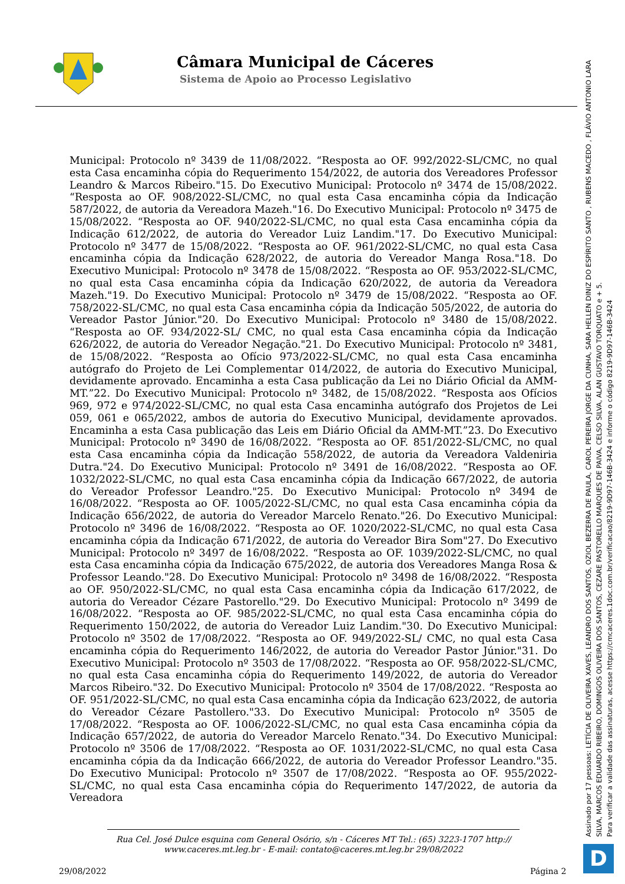Câmara Municipal de Cáceres
Sistema de Apoio ao Processo Legislativo
Municipal: Protocolo nº 3439 de 11/08/2022. “Resposta ao OF. 992/2022-SL/CMC, no qual esta Casa encaminha cópia do Requerimento 154/2022, de autoria dos Vereadores Professor Leandro & Marcos Ribeiro."15. Do Executivo Municipal: Protocolo nº 3474 de 15/08/2022. “Resposta ao OF. 908/2022-SL/CMC, no qual esta Casa encaminha cópia da Indicação 587/2022, de autoria da Vereadora Mazeh."16. Do Executivo Municipal: Protocolo nº 3475 de 15/08/2022. “Resposta ao OF. 940/2022-SL/CMC, no qual esta Casa encaminha cópia da Indicação 612/2022, de autoria do Vereador Luiz Landim."17. Do Executivo Municipal: Protocolo nº 3477 de 15/08/2022. “Resposta ao OF. 961/2022-SL/CMC, no qual esta Casa encaminha cópia da Indicação 628/2022, de autoria do Vereador Manga Rosa."18. Do Executivo Municipal: Protocolo nº 3478 de 15/08/2022. “Resposta ao OF. 953/2022-SL/CMC, no qual esta Casa encaminha cópia da Indicação 620/2022, de autoria da Vereadora Mazeh."19. Do Executivo Municipal: Protocolo nº 3479 de 15/08/2022. “Resposta ao OF. 758/2022-SL/CMC, no qual esta Casa encaminha cópia da Indicação 505/2022, de autoria do Vereador Pastor Júnior."20. Do Executivo Municipal: Protocolo nº 3480 de 15/08/2022. “Resposta ao OF. 934/2022-SL/ CMC, no qual esta Casa encaminha cópia da Indicação 626/2022, de autoria do Vereador Negação."21. Do Executivo Municipal: Protocolo nº 3481, de 15/08/2022. “Resposta ao Ofício 973/2022-SL/CMC, no qual esta Casa encaminha autógrafo do Projeto de Lei Complementar 014/2022, de autoria do Executivo Municipal, devidamente aprovado. Encaminha a esta Casa publicação da Lei no Diário Oficial da AMM-MT.”22. Do Executivo Municipal: Protocolo nº 3482, de 15/08/2022. “Resposta aos Ofícios 969, 972 e 974/2022-SL/CMC, no qual esta Casa encaminha autógrafo dos Projetos de Lei 059, 061 e 065/2022, ambos de autoria do Executivo Municipal, devidamente aprovados. Encaminha a esta Casa publicação das Leis em Diário Oficial da AMM-MT.”23. Do Executivo Municipal: Protocolo nº 3490 de 16/08/2022. “Resposta ao OF. 851/2022-SL/CMC, no qual esta Casa encaminha cópia da Indicação 558/2022, de autoria da Vereadora Valdeniria Dutra."24. Do Executivo Municipal: Protocolo nº 3491 de 16/08/2022. “Resposta ao OF. 1032/2022-SL/CMC, no qual esta Casa encaminha cópia da Indicação 667/2022, de autoria do Vereador Professor Leandro."25. Do Executivo Municipal: Protocolo nº 3494 de 16/08/2022. “Resposta ao OF. 1005/2022-SL/CMC, no qual esta Casa encaminha cópia da Indicação 656/2022, de autoria do Vereador Marcelo Renato."26. Do Executivo Municipal: Protocolo nº 3496 de 16/08/2022. “Resposta ao OF. 1020/2022-SL/CMC, no qual esta Casa encaminha cópia da Indicação 671/2022, de autoria do Vereador Bira Som"27. Do Executivo Municipal: Protocolo nº 3497 de 16/08/2022. “Resposta ao OF. 1039/2022-SL/CMC, no qual esta Casa encaminha cópia da Indicação 675/2022, de autoria dos Vereadores Manga Rosa & Professor Leando."28. Do Executivo Municipal: Protocolo nº 3498 de 16/08/2022. “Resposta ao OF. 950/2022-SL/CMC, no qual esta Casa encaminha cópia da Indicação 617/2022, de autoria do Vereador Cézare Pastorello."29. Do Executivo Municipal: Protocolo nº 3499 de 16/08/2022. “Resposta ao OF. 985/2022-SL/CMC, no qual esta Casa encaminha cópia do Requerimento 150/2022, de autoria do Vereador Luiz Landim."30. Do Executivo Municipal: Protocolo nº 3502 de 17/08/2022. “Resposta ao OF. 949/2022-SL/ CMC, no qual esta Casa encaminha cópia do Requerimento 146/2022, de autoria do Vereador Pastor Júnior."31. Do Executivo Municipal: Protocolo nº 3503 de 17/08/2022. “Resposta ao OF. 958/2022-SL/CMC, no qual esta Casa encaminha cópia do Requerimento 149/2022, de autoria do Vereador Marcos Ribeiro."32. Do Executivo Municipal: Protocolo nº 3504 de 17/08/2022. “Resposta ao OF. 951/2022-SL/CMC, no qual esta Casa encaminha cópia da Indicação 623/2022, de autoria do Vereador Cézare Pastollero."33. Do Executivo Municipal: Protocolo nº 3505 de 17/08/2022. “Resposta ao OF. 1006/2022-SL/CMC, no qual esta Casa encaminha cópia da Indicação 657/2022, de autoria do Vereador Marcelo Renato."34. Do Executivo Municipal: Protocolo nº 3506 de 17/08/2022. “Resposta ao OF. 1031/2022-SL/CMC, no qual esta Casa encaminha cópia da da Indicação 666/2022, de autoria do Vereador Professor Leandro."35. Do Executivo Municipal: Protocolo nº 3507 de 17/08/2022. “Resposta ao OF. 955/2022-SL/CMC, no qual esta Casa encaminha cópia do Requerimento 147/2022, de autoria da Vereadora
Rua Cel. José Dulce esquina com General Osório, s/n - Cáceres MT Tel.: (65) 3223-1707 http:// www.caceres.mt.leg.br - E-mail: contato@caceres.mt.leg.br 29/08/2022
29/08/2022 Página 2
Assinado por 17 pessoas: LETÍCIA DE OLIVEIRA XAVES, LEANDRO DOS SANTOS, OZIOL BEZERRA DE PAULA, CAROL PEREIRA JORGE DA CUNHA, SARA HELLEN DINIZ DO ESPÍRITO SANTO , RUBENS MACEDO , FLÁVIO ANTONIO LARA SILVA, MARCOS EDUARDO RIBEIRO, DOMINGOS OLIVEIRA DOS SANTOS, CEZARE PASTORELLO MARQUES DE PAIVA, CELSO SILVA, ALAN GUSTAVO TORQUATO e + 5.
Para verificar a validade das assinaturas, acesse https://cmcaceres.1doc.com.br/verificacao/8219-9D97-146B-3424 e informe o código 8219-9D97-146B-3424
D